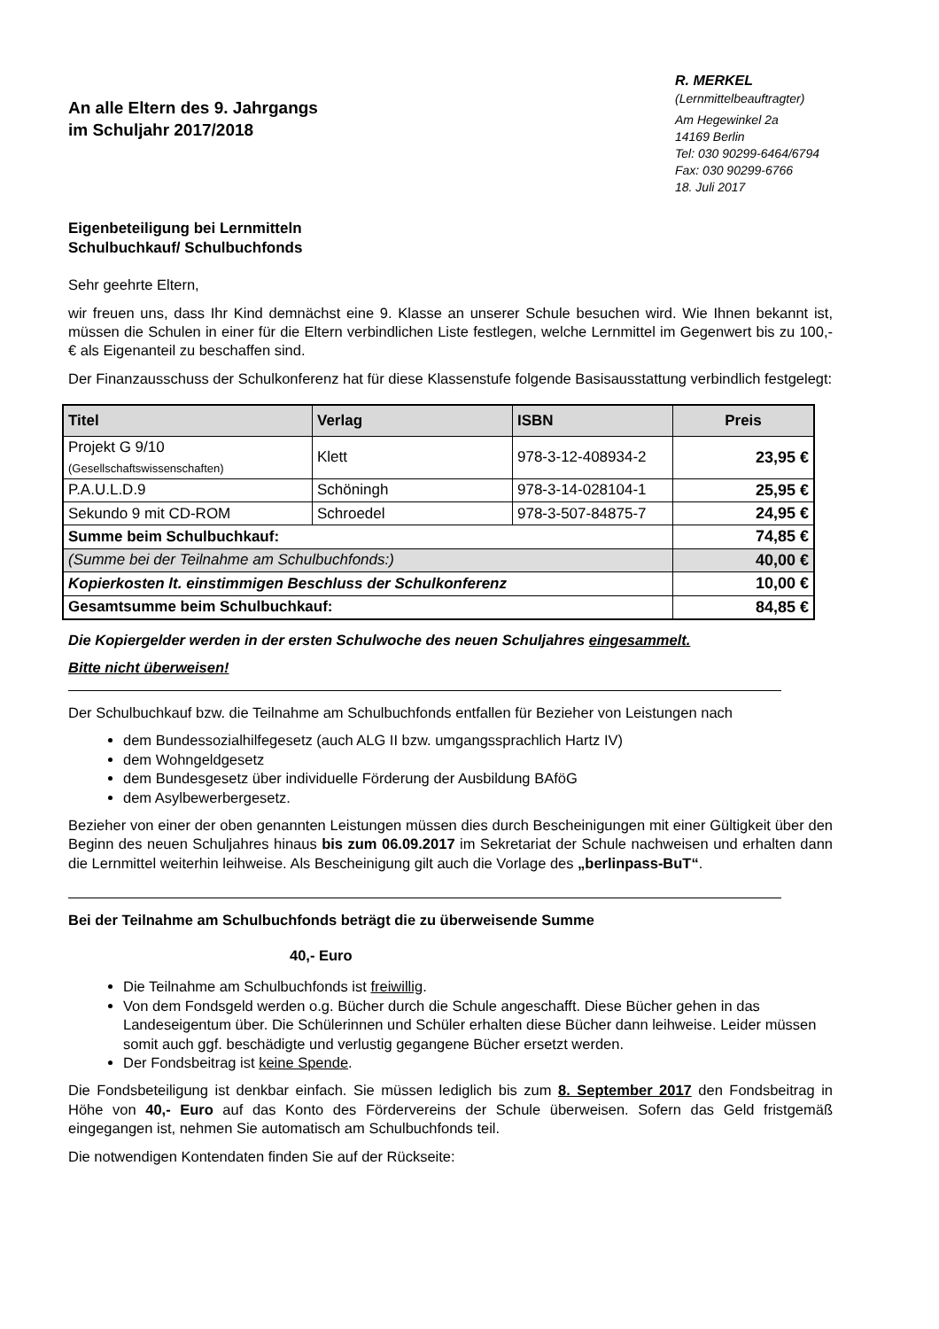An alle Eltern des 9. Jahrgangs
im Schuljahr 2017/2018
R. MERKEL
(Lernmittelbeauftragter)
Am Hegewinkel 2a
14169 Berlin
Tel: 030 90299-6464/6794
Fax: 030 90299-6766
18. Juli 2017
Eigenbeteiligung bei Lernmitteln
Schulbuchkauf/ Schulbuchfonds
Sehr geehrte Eltern,
wir freuen uns, dass Ihr Kind demnächst eine 9. Klasse an unserer Schule besuchen wird. Wie Ihnen bekannt ist, müssen die Schulen in einer für die Eltern verbindlichen Liste festlegen, welche Lernmittel im Gegenwert bis zu 100,- € als Eigenanteil zu beschaffen sind.
Der Finanzausschuss der Schulkonferenz hat für diese Klassenstufe folgende Basisausstattung verbindlich festgelegt:
| Titel | Verlag | ISBN | Preis |
| --- | --- | --- | --- |
| Projekt G 9/10 (Gesellschaftswissenschaften) | Klett | 978-3-12-408934-2 | 23,95 € |
| P.A.U.L.D.9 | Schöningh | 978-3-14-028104-1 | 25,95 € |
| Sekundo 9 mit CD-ROM | Schroedel | 978-3-507-84875-7 | 24,95 € |
| Summe beim Schulbuchkauf: | | | 74,85 € |
| (Summe bei der Teilnahme am Schulbuchfonds:) | | | 40,00 € |
| Kopierkosten lt. einstimmigen Beschluss der Schulkonferenz | | | 10,00 € |
| Gesamtsumme beim Schulbuchkauf: | | | 84,85 € |
Die Kopiergelder werden in der ersten Schulwoche des neuen Schuljahres eingesammelt.
Bitte nicht überweisen!
Der Schulbuchkauf bzw. die Teilnahme am Schulbuchfonds entfallen für Bezieher von Leistungen nach
dem Bundessozialhilfegesetz (auch ALG II bzw. umgangssprachlich Hartz IV)
dem Wohngeldgesetz
dem Bundesgesetz über individuelle Förderung der Ausbildung BAföG
dem Asylbewerbergesetz.
Bezieher von einer der oben genannten Leistungen müssen dies durch Bescheinigungen mit einer Gültigkeit über den Beginn des neuen Schuljahres hinaus bis zum 06.09.2017 im Sekretariat der Schule nachweisen und erhalten dann die Lernmittel weiterhin leihweise. Als Bescheinigung gilt auch die Vorlage des „berlinpass-BuT“.
Bei der Teilnahme am Schulbuchfonds beträgt die zu überweisende Summe
40,- Euro
Die Teilnahme am Schulbuchfonds ist freiwillig.
Von dem Fondsgeld werden o.g. Bücher durch die Schule angeschafft. Diese Bücher gehen in das Landeseigentum über. Die Schülerinnen und Schüler erhalten diese Bücher dann leihweise. Leider müssen somit auch ggf. beschädigte und verlustig gegangene Bücher ersetzt werden.
Der Fondsbeitrag ist keine Spende.
Die Fondsbeteiligung ist denkbar einfach. Sie müssen lediglich bis zum 8. September 2017 den Fondsbeitrag in Höhe von 40,- Euro auf das Konto des Fördervereins der Schule überweisen. Sofern das Geld fristgemäß eingegangen ist, nehmen Sie automatisch am Schulbuchfonds teil.
Die notwendigen Kontendaten finden Sie auf der Rückseite: